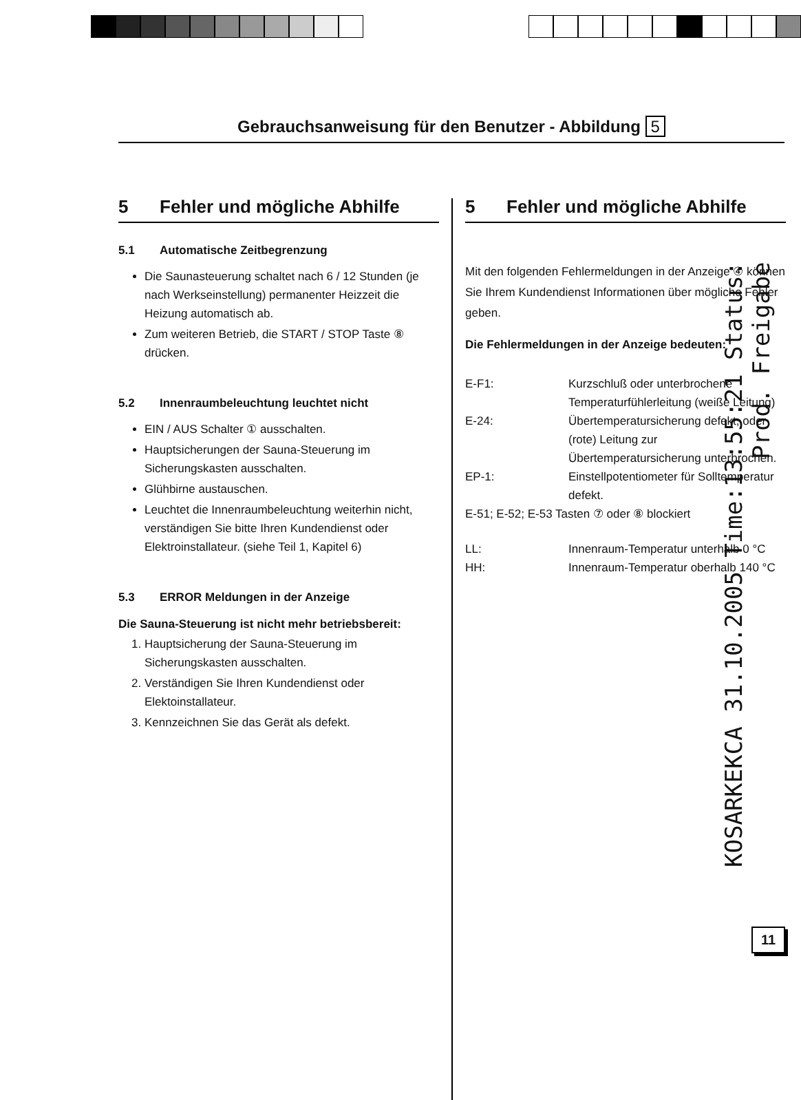Gebrauchsanweisung für den Benutzer - Abbildung 5
5 Fehler und mögliche Abhilfe
5.1 Automatische Zeitbegrenzung
Die Saunasteuerung schaltet nach 6 / 12 Stunden (je nach Werkseinstellung) permanenter Heizzeit die Heizung automatisch ab.
Zum weiteren Betrieb, die START / STOP Taste ⑧ drücken.
5.2 Innenraumbeleuchtung leuchtet nicht
EIN / AUS Schalter ① ausschalten.
Hauptsicherungen der Sauna-Steuerung im Sicherungskasten ausschalten.
Glühbirne austauschen.
Leuchtet die Innenraumbeleuchtung weiterhin nicht, verständigen Sie bitte Ihren Kundendienst oder Elektroinstallateur. (siehe Teil 1, Kapitel 6)
5.3 ERROR Meldungen in der Anzeige
Die Sauna-Steuerung ist nicht mehr betriebsbereit:
1. Hauptsicherung der Sauna-Steuerung im Sicherungskasten ausschalten.
2. Verständigen Sie Ihren Kundendienst oder Elektoinstallateur.
3. Kennzeichnen Sie das Gerät als defekt.
5 Fehler und mögliche Abhilfe
Mit den folgenden Fehlermeldungen in der Anzeige ④ können Sie Ihrem Kundendienst Informationen über mögliche Fehler geben.
Die Fehlermeldungen in der Anzeige bedeuten:
| E-F1: | Kurzschluß oder unterbrochene Temperaturfühlerleitung (weiße Leitung) |
| E-24: | Übertemperatursicherung defekt, oder (rote) Leitung zur Übertemperatursicherung unterbrochen. |
| EP-1: | Einstellpotentiometer für Solltemperatur defekt. |
| E-51; E-52; E-53 Tasten ⑦ oder ⑧ blockiert | |
| LL: | Innenraum-Temperatur unterhalb 0 °C |
| HH: | Innenraum-Temperatur oberhalb 140 °C |
11
KOSARKEKCA 31.10.2005 Time:13:55:21 Status: Prod. Freigabe